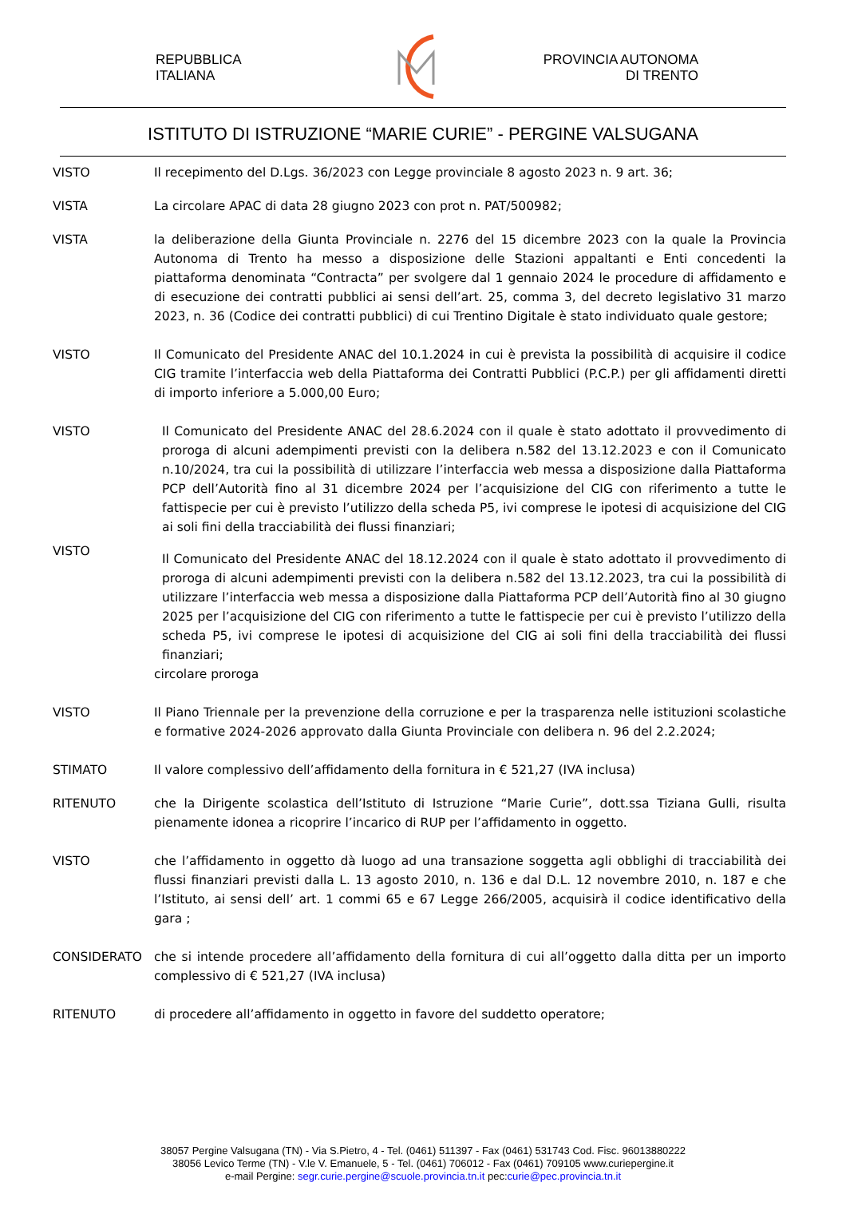REPUBBLICA
ITALIANA
PROVINCIA AUTONOMA
DI TRENTO
ISTITUTO DI ISTRUZIONE “MARIE CURIE” - PERGINE VALSUGANA
VISTO Il recepimento del D.Lgs. 36/2023 con Legge provinciale 8 agosto 2023 n. 9 art. 36;
VISTA La circolare APAC di data 28 giugno 2023 con prot n. PAT/500982;
VISTA la deliberazione della Giunta Provinciale n. 2276 del 15 dicembre 2023 con la quale la Provincia Autonoma di Trento ha messo a disposizione delle Stazioni appaltanti e Enti concedenti la piattaforma denominata “Contracta” per svolgere dal 1 gennaio 2024 le procedure di affidamento e di esecuzione dei contratti pubblici ai sensi dell’art. 25, comma 3, del decreto legislativo 31 marzo 2023, n. 36 (Codice dei contratti pubblici) di cui Trentino Digitale è stato individuato quale gestore;
VISTO Il Comunicato del Presidente ANAC del 10.1.2024 in cui è prevista la possibilità di acquisire il codice CIG tramite l’interfaccia web della Piattaforma dei Contratti Pubblici (P.C.P.) per gli affidamenti diretti di importo inferiore a 5.000,00 Euro;
VISTO Il Comunicato del Presidente ANAC del 28.6.2024 con il quale è stato adottato il provvedimento di proroga di alcuni adempimenti previsti con la delibera n.582 del 13.12.2023 e con il Comunicato n.10/2024, tra cui la possibilità di utilizzare l’interfaccia web messa a disposizione dalla Piattaforma PCP dell’Autorità fino al 31 dicembre 2024 per l’acquisizione del CIG con riferimento a tutte le fattispecie per cui è previsto l’utilizzo della scheda P5, ivi comprese le ipotesi di acquisizione del CIG ai soli fini della tracciabilità dei flussi finanziari;
VISTO
Il Comunicato del Presidente ANAC del 18.12.2024 con il quale è stato adottato il provvedimento di proroga di alcuni adempimenti previsti con la delibera n.582 del 13.12.2023, tra cui la possibilità di utilizzare l’interfaccia web messa a disposizione dalla Piattaforma PCP dell’Autorità fino al 30 giugno 2025 per l’acquisizione del CIG con riferimento a tutte le fattispecie per cui è previsto l’utilizzo della scheda P5, ivi comprese le ipotesi di acquisizione del CIG ai soli fini della tracciabilità dei flussi finanziari;
circolare proroga
VISTO Il Piano Triennale per la prevenzione della corruzione e per la trasparenza nelle istituzioni scolastiche e formative 2024-2026 approvato dalla Giunta Provinciale con delibera n. 96 del 2.2.2024;
STIMATO Il valore complessivo dell’affidamento della fornitura in € 521,27 (IVA inclusa)
RITENUTO che la Dirigente scolastica dell’Istituto di Istruzione “Marie Curie”, dott.ssa Tiziana Gulli, risulta pienamente idonea a ricoprire l’incarico di RUP per l’affidamento in oggetto.
VISTO che l’affidamento in oggetto dà luogo ad una transazione soggetta agli obblighi di tracciabilità dei flussi finanziari previsti dalla L. 13 agosto 2010, n. 136 e dal D.L. 12 novembre 2010, n. 187 e che l’Istituto, ai sensi dell’ art. 1 commi 65 e 67 Legge 266/2005, acquisirà il codice identificativo della gara ;
CONSIDERATO che si intende procedere all’affidamento della fornitura di cui all’oggetto dalla ditta per un importo complessivo di € 521,27 (IVA inclusa)
RITENUTO di procedere all’affidamento in oggetto in favore del suddetto operatore;
38057 Pergine Valsugana (TN) - Via S.Pietro, 4 - Tel. (0461) 511397 - Fax (0461) 531743 Cod. Fisc. 96013880222
38056 Levico Terme (TN) - V.le V. Emanuele, 5 - Tel. (0461) 706012 - Fax (0461) 709105 www.curiepergine.it
e-mail Pergine: segr.curie.pergine@scuole.provincia.tn.it pec:curie@pec.provincia.tn.it